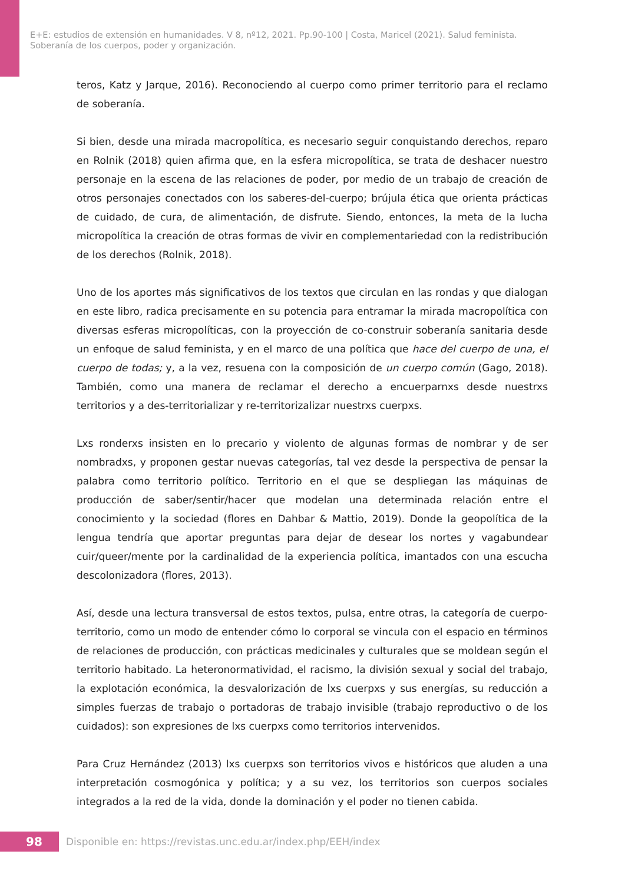E+E: estudios de extensión en humanidades. V 8, nº12, 2021. Pp.90-100 | Costa, Maricel (2021). Salud feminista.
Soberanía de los cuerpos, poder y organización.
teros, Katz y Jarque, 2016). Reconociendo al cuerpo como primer territorio para el reclamo de soberanía.
Si bien, desde una mirada macropolítica, es necesario seguir conquistando derechos, reparo en Rolnik (2018) quien afirma que, en la esfera micropolítica, se trata de deshacer nuestro personaje en la escena de las relaciones de poder, por medio de un trabajo de creación de otros personajes conectados con los saberes-del-cuerpo; brújula ética que orienta prácticas de cuidado, de cura, de alimentación, de disfrute. Siendo, entonces, la meta de la lucha micropolítica la creación de otras formas de vivir en complementariedad con la redistribución de los derechos (Rolnik, 2018).
Uno de los aportes más significativos de los textos que circulan en las rondas y que dialogan en este libro, radica precisamente en su potencia para entramar la mirada macropolítica con diversas esferas micropolíticas, con la proyección de co-construir soberanía sanitaria desde un enfoque de salud feminista, y en el marco de una política que hace del cuerpo de una, el cuerpo de todas; y, a la vez, resuena con la composición de un cuerpo común (Gago, 2018). También, como una manera de reclamar el derecho a encuerparnxs desde nuestrxs territorios y a des-territorializar y re-territorizalizar nuestrxs cuerpxs.
Lxs ronderxs insisten en lo precario y violento de algunas formas de nombrar y de ser nombradxs, y proponen gestar nuevas categorías, tal vez desde la perspectiva de pensar la palabra como territorio político. Territorio en el que se despliegan las máquinas de producción de saber/sentir/hacer que modelan una determinada relación entre el conocimiento y la sociedad (flores en Dahbar & Mattio, 2019). Donde la geopolítica de la lengua tendría que aportar preguntas para dejar de desear los nortes y vagabundear cuir/queer/mente por la cardinalidad de la experiencia política, imantados con una escucha descolonizadora (flores, 2013).
Así, desde una lectura transversal de estos textos, pulsa, entre otras, la categoría de cuerpo-territorio, como un modo de entender cómo lo corporal se vincula con el espacio en términos de relaciones de producción, con prácticas medicinales y culturales que se moldean según el territorio habitado. La heteronormatividad, el racismo, la división sexual y social del trabajo, la explotación económica, la desvalorización de lxs cuerpxs y sus energías, su reducción a simples fuerzas de trabajo o portadoras de trabajo invisible (trabajo reproductivo o de los cuidados): son expresiones de lxs cuerpxs como territorios intervenidos.
Para Cruz Hernández (2013) lxs cuerpxs son territorios vivos e históricos que aluden a una interpretación cosmogónica y política; y a su vez, los territorios son cuerpos sociales integrados a la red de la vida, donde la dominación y el poder no tienen cabida.
98
Disponible en: https://revistas.unc.edu.ar/index.php/EEH/index